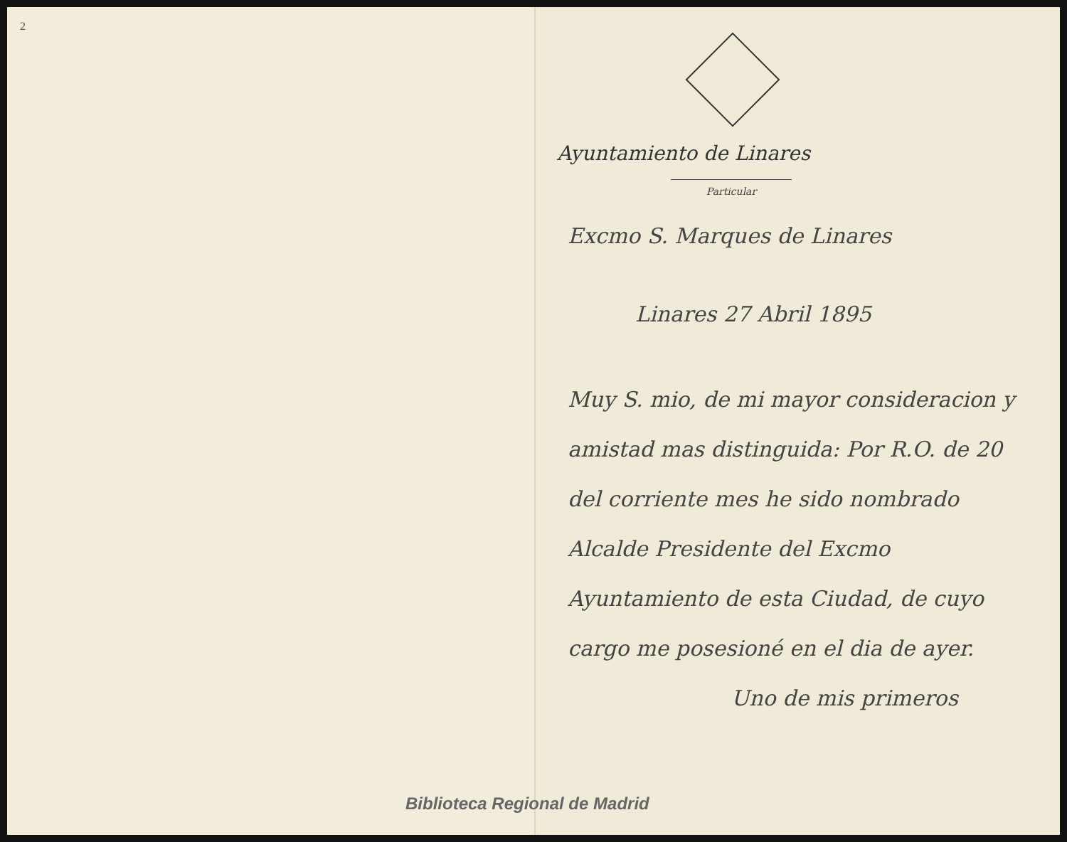2
Biblioteca Regional de Madrid
Ayuntamiento de Linares
Particular
Excmo S. Marques de Linares
Linares 27 Abril 1895
Muy S. mio, de mi mayor consideracion y amistad mas distinguida: Por R.O. de 20 del corriente mes he sido nombrado Alcalde Presidente del Excmo Ayuntamiento de esta Ciudad, de cuyo cargo me posesioné en el dia de ayer.
Uno de mis primeros